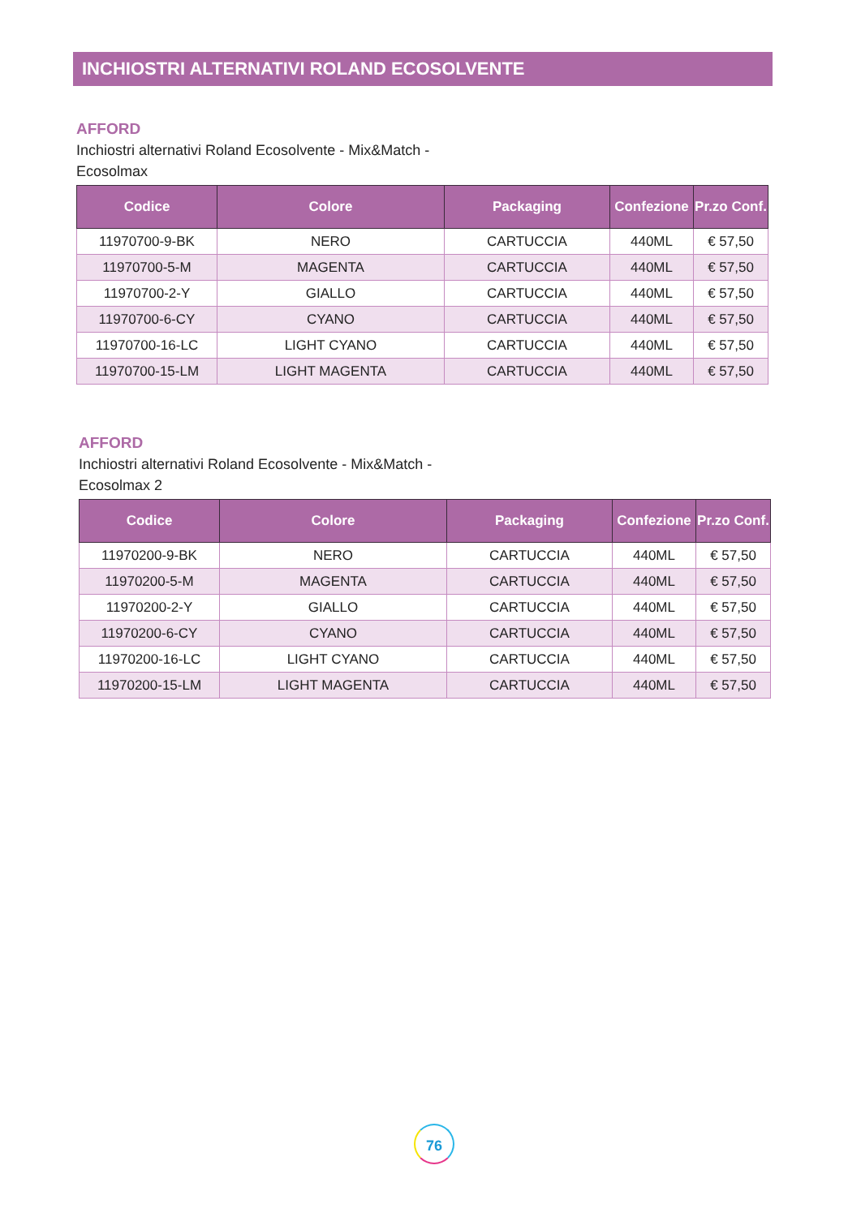INCHIOSTRI ALTERNATIVI ROLAND ECOSOLVENTE
AFFORD
Inchiostri alternativi Roland Ecosolvente - Mix&Match - Ecosolmax
| Codice | Colore | Packaging | Confezione | Pr.zo Conf. |
| --- | --- | --- | --- | --- |
| 11970700-9-BK | NERO | CARTUCCIA | 440ML | € 57,50 |
| 11970700-5-M | MAGENTA | CARTUCCIA | 440ML | € 57,50 |
| 11970700-2-Y | GIALLO | CARTUCCIA | 440ML | € 57,50 |
| 11970700-6-CY | CYANO | CARTUCCIA | 440ML | € 57,50 |
| 11970700-16-LC | LIGHT CYANO | CARTUCCIA | 440ML | € 57,50 |
| 11970700-15-LM | LIGHT MAGENTA | CARTUCCIA | 440ML | € 57,50 |
AFFORD
Inchiostri alternativi Roland Ecosolvente - Mix&Match - Ecosolmax 2
| Codice | Colore | Packaging | Confezione | Pr.zo Conf. |
| --- | --- | --- | --- | --- |
| 11970200-9-BK | NERO | CARTUCCIA | 440ML | € 57,50 |
| 11970200-5-M | MAGENTA | CARTUCCIA | 440ML | € 57,50 |
| 11970200-2-Y | GIALLO | CARTUCCIA | 440ML | € 57,50 |
| 11970200-6-CY | CYANO | CARTUCCIA | 440ML | € 57,50 |
| 11970200-16-LC | LIGHT CYANO | CARTUCCIA | 440ML | € 57,50 |
| 11970200-15-LM | LIGHT MAGENTA | CARTUCCIA | 440ML | € 57,50 |
76